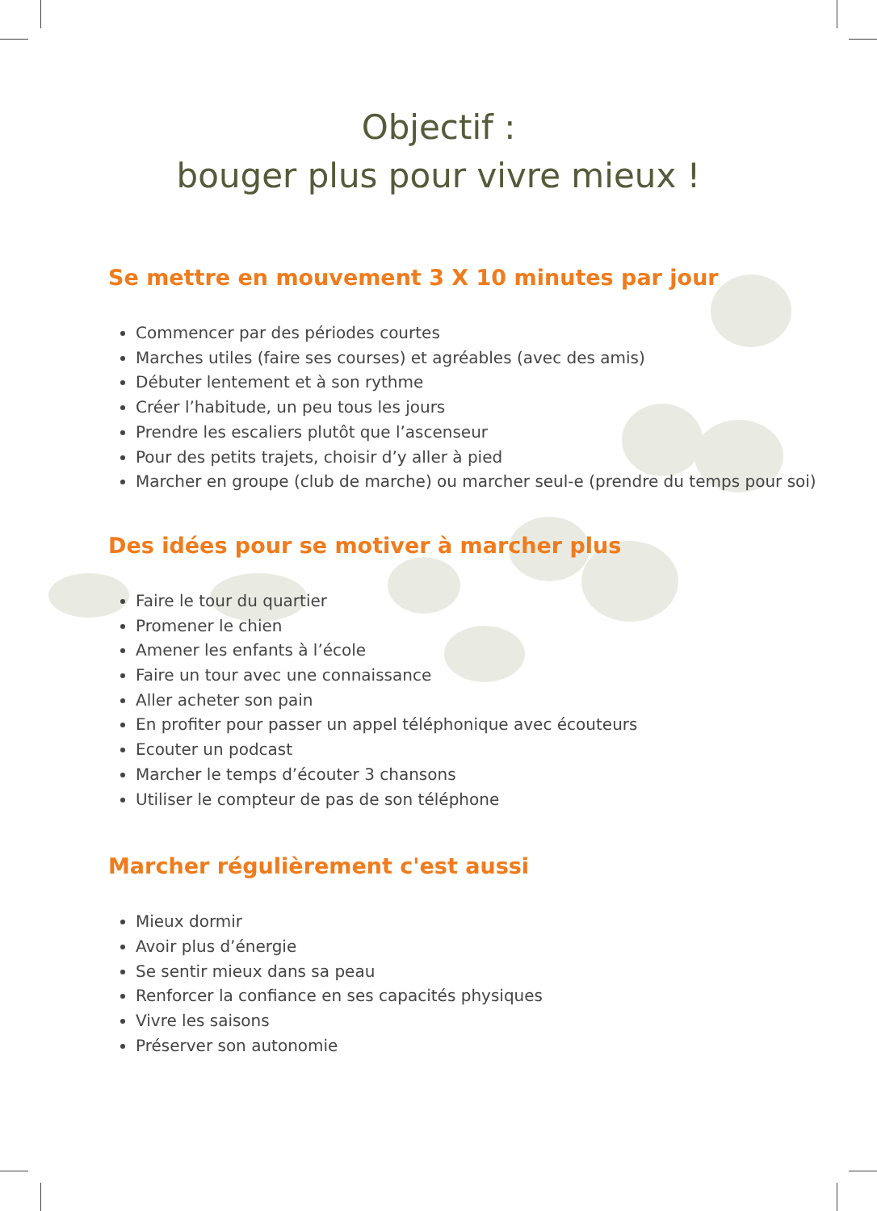Objectif :
bouger plus pour vivre mieux !
Se mettre en mouvement 3 X 10 minutes par jour
Commencer par des périodes courtes
Marches utiles (faire ses courses) et agréables (avec des amis)
Débuter lentement et à son rythme
Créer l’habitude, un peu tous les jours
Prendre les escaliers plutôt que l’ascenseur
Pour des petits trajets, choisir d’y aller à pied
Marcher en groupe (club de marche) ou marcher seul-e (prendre du temps pour soi)
Des idées pour se motiver à marcher plus
Faire le tour du quartier
Promener le chien
Amener les enfants à l’école
Faire un tour avec une connaissance
Aller acheter son pain
En profiter pour passer un appel téléphonique avec écouteurs
Ecouter un podcast
Marcher le temps d’écouter 3 chansons
Utiliser le compteur de pas de son téléphone
Marcher régulièrement c'est aussi
Mieux dormir
Avoir plus d’énergie
Se sentir mieux dans sa peau
Renforcer la confiance en ses capacités physiques
Vivre les saisons
Préserver son autonomie